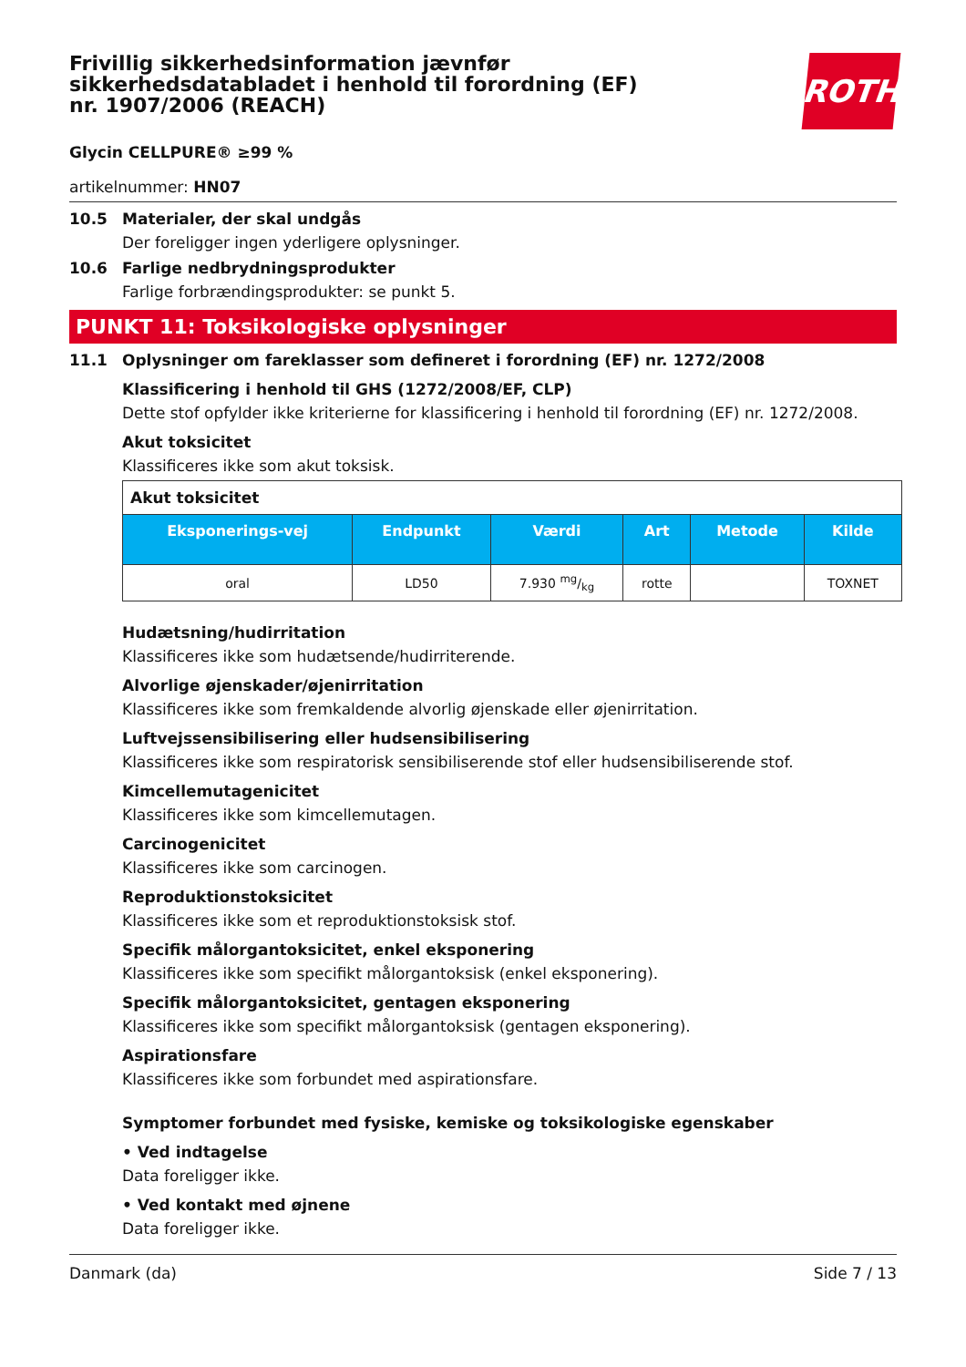Frivillig sikkerhedsinformation jævnfør sikkerhedsdatabladet i henhold til forordning (EF) nr. 1907/2006 (REACH)
ROTH
Glycin CELLPURE® ≥99 %
artikelnummer: HN07
10.5 Materialer, der skal undgås
Der foreligger ingen yderligere oplysninger.
10.6 Farlige nedbrydningsprodukter
Farlige forbrændingsprodukter: se punkt 5.
PUNKT 11: Toksikologiske oplysninger
11.1 Oplysninger om fareklasser som defineret i forordning (EF) nr. 1272/2008
Klassificering i henhold til GHS (1272/2008/EF, CLP)
Dette stof opfylder ikke kriterierne for klassificering i henhold til forordning (EF) nr. 1272/2008.
Akut toksicitet
Klassificeres ikke som akut toksisk.
| Akut toksicitet | | | | | |
| --- | --- | --- | --- | --- | --- |
| Eksponerings-vej | Endpunkt | Værdi | Art | Metode | Kilde |
| oral | LD50 | 7.930 mg/kg | rotte | | TOXNET |
Hudætsning/hudirritation
Klassificeres ikke som hudætsende/hudirriterende.
Alvorlige øjenskader/øjenirritation
Klassificeres ikke som fremkaldende alvorlig øjenskade eller øjenirritation.
Luftvejssensibilisering eller hudsensibilisering
Klassificeres ikke som respiratorisk sensibiliserende stof eller hudsensibiliserende stof.
Kimcellemutagenicitet
Klassificeres ikke som kimcellemutagen.
Carcinogenicitet
Klassificeres ikke som carcinogen.
Reproduktionstoksicitet
Klassificeres ikke som et reproduktionstoksisk stof.
Specifik målorgantoksicitet, enkel eksponering
Klassificeres ikke som specifikt målorgantoksisk (enkel eksponering).
Specifik målorgantoksicitet, gentagen eksponering
Klassificeres ikke som specifikt målorgantoksisk (gentagen eksponering).
Aspirationsfare
Klassificeres ikke som forbundet med aspirationsfare.
Symptomer forbundet med fysiske, kemiske og toksikologiske egenskaber
• Ved indtagelse
Data foreligger ikke.
• Ved kontakt med øjnene
Data foreligger ikke.
Danmark (da) Side 7 / 13